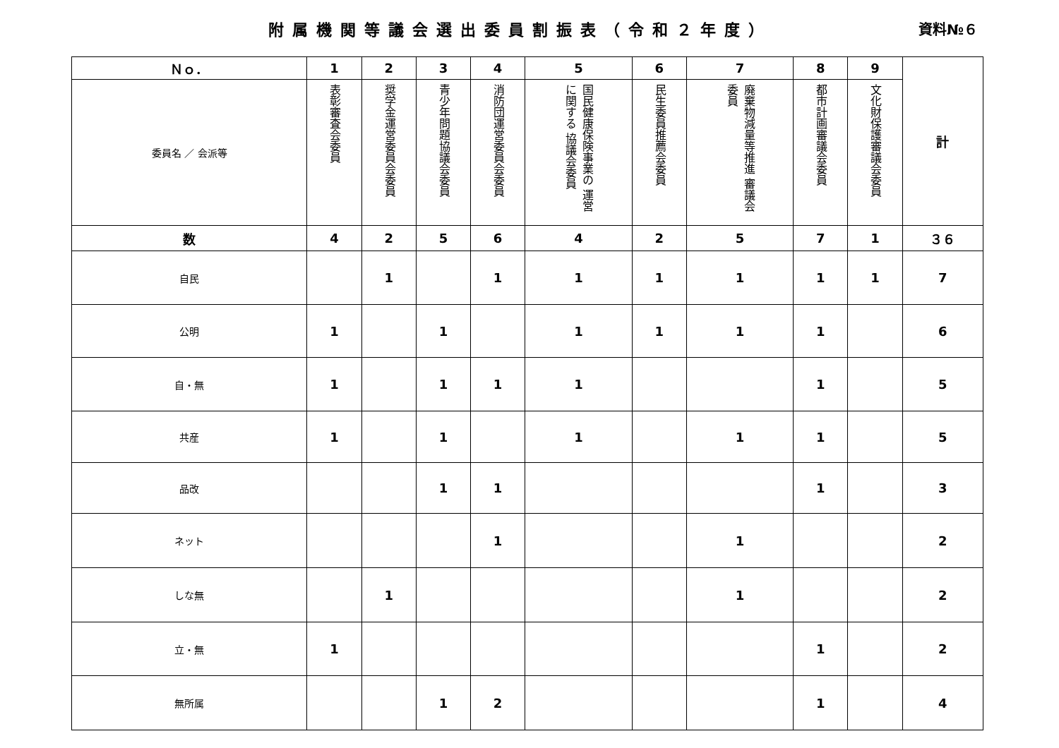附属機関等議会選出委員割振表（令和２年度）
資料№６
| Ｎｏ． | 1 | 2 | 3 | 4 | 5 | 6 | 7 | 8 | 9 | 計 |
| --- | --- | --- | --- | --- | --- | --- | --- | --- | --- | --- |
| 委員名 ／ 会派等 | 表彰審査会委員 | 奨学金運営委員会委員 | 青少年問題協議会委員 | 消防団運営委員会委員 | 国民健康保険事業の 運営に関する 協議会委員 | 民生委員推薦会委員 | 廃棄物減量等推進 審議会委員 | 都市計画審議会委員 | 文化財保護審議会委員 | |
| 数 | 4 | 2 | 5 | 6 | 4 | 2 | 5 | 7 | 1 | ３６ |
| 自民 | | 1 | | 1 | 1 | 1 | 1 | 1 | 1 | 7 |
| 公明 | 1 | | 1 | | 1 | 1 | 1 | 1 | | 6 |
| 自・無 | 1 | | 1 | 1 | 1 | | | 1 | | 5 |
| 共産 | 1 | | 1 | | 1 | | 1 | 1 | | 5 |
| 品改 | | | 1 | 1 | | | | 1 | | 3 |
| ネット | | | | 1 | | | 1 | | | 2 |
| しな無 | | 1 | | | | | 1 | | | 2 |
| 立・無 | 1 | | | | | | | 1 | | 2 |
| 無所属 | | | 1 | 2 | | | | 1 | | 4 |